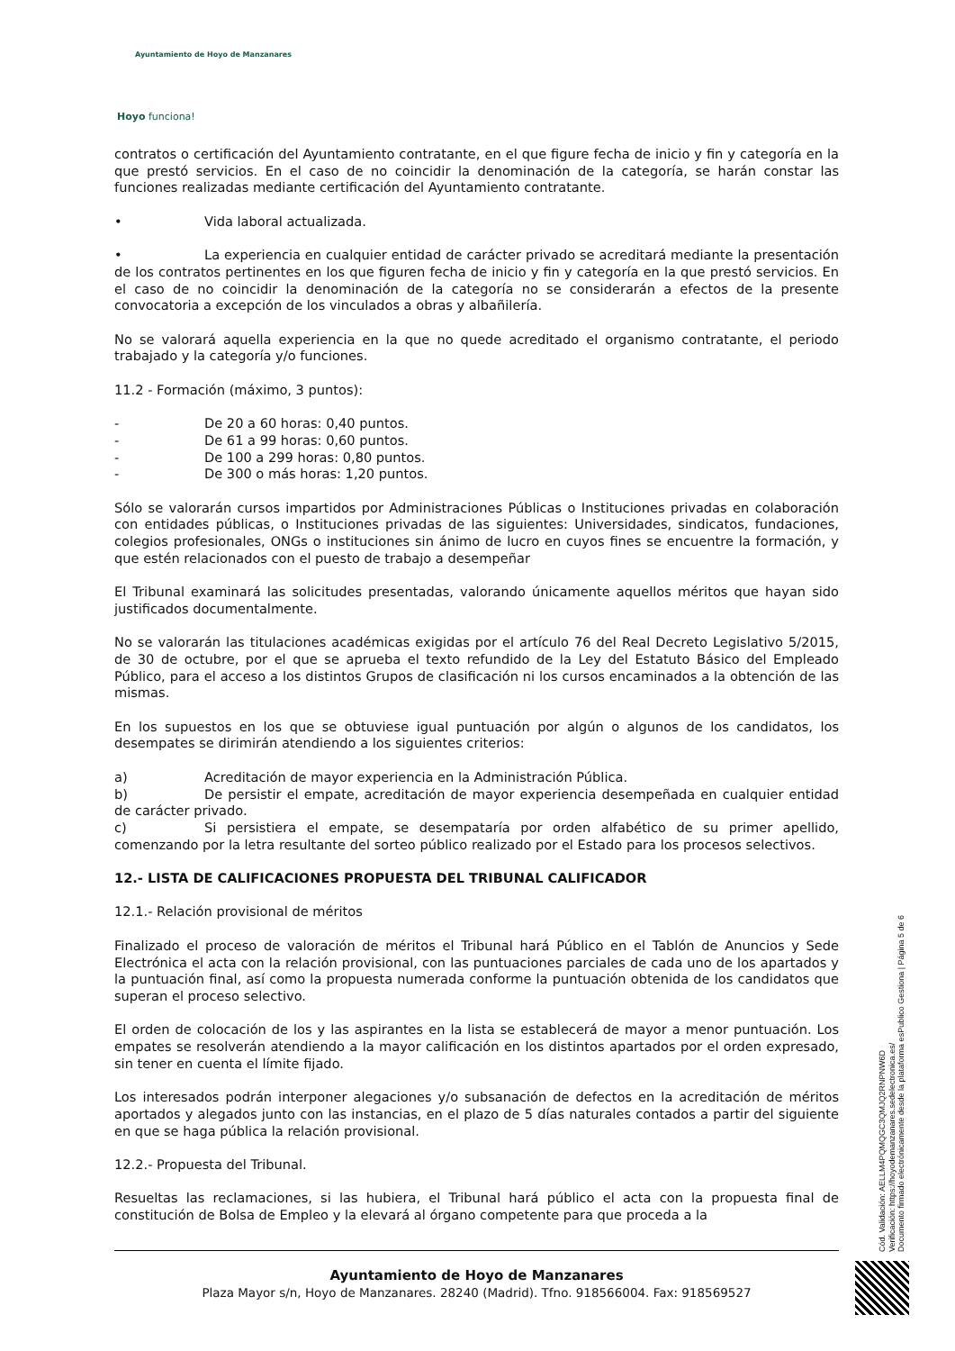Ayuntamiento de Hoyo de Manzanares
Hoyo funciona!
contratos o certificación del Ayuntamiento contratante, en el que figure fecha de inicio y fin y categoría en la que prestó servicios. En el caso de no coincidir la denominación de la categoría, se harán constar las funciones realizadas mediante certificación del Ayuntamiento contratante.
• Vida laboral actualizada.
• La experiencia en cualquier entidad de carácter privado se acreditará mediante la presentación de los contratos pertinentes en los que figuren fecha de inicio y fin y categoría en la que prestó servicios. En el caso de no coincidir la denominación de la categoría no se considerarán a efectos de la presente convocatoria a excepción de los vinculados a obras y albañilería.
No se valorará aquella experiencia en la que no quede acreditado el organismo contratante, el periodo trabajado y la categoría y/o funciones.
11.2 - Formación (máximo, 3 puntos):
- De 20 a 60 horas: 0,40 puntos.
- De 61 a 99 horas: 0,60 puntos.
- De 100 a 299 horas: 0,80 puntos.
- De 300 o más horas: 1,20 puntos.
Sólo se valorarán cursos impartidos por Administraciones Públicas o Instituciones privadas en colaboración con entidades públicas, o Instituciones privadas de las siguientes: Universidades, sindicatos, fundaciones, colegios profesionales, ONGs o instituciones sin ánimo de lucro en cuyos fines se encuentre la formación, y que estén relacionados con el puesto de trabajo a desempeñar
El Tribunal examinará las solicitudes presentadas, valorando únicamente aquellos méritos que hayan sido justificados documentalmente.
No se valorarán las titulaciones académicas exigidas por el artículo 76 del Real Decreto Legislativo 5/2015, de 30 de octubre, por el que se aprueba el texto refundido de la Ley del Estatuto Básico del Empleado Público, para el acceso a los distintos Grupos de clasificación ni los cursos encaminados a la obtención de las mismas.
En los supuestos en los que se obtuviese igual puntuación por algún o algunos de los candidatos, los desempates se dirimirán atendiendo a los siguientes criterios:
a) Acreditación de mayor experiencia en la Administración Pública.
b) De persistir el empate, acreditación de mayor experiencia desempeñada en cualquier entidad de carácter privado.
c) Si persistiera el empate, se desempataría por orden alfabético de su primer apellido, comenzando por la letra resultante del sorteo público realizado por el Estado para los procesos selectivos.
12.- LISTA DE CALIFICACIONES PROPUESTA DEL TRIBUNAL CALIFICADOR
12.1.- Relación provisional de méritos
Finalizado el proceso de valoración de méritos el Tribunal hará Público en el Tablón de Anuncios y Sede Electrónica el acta con la relación provisional, con las puntuaciones parciales de cada uno de los apartados y la puntuación final, así como la propuesta numerada conforme la puntuación obtenida de los candidatos que superan el proceso selectivo.
El orden de colocación de los y las aspirantes en la lista se establecerá de mayor a menor puntuación. Los empates se resolverán atendiendo a la mayor calificación en los distintos apartados por el orden expresado, sin tener en cuenta el límite fijado.
Los interesados podrán interponer alegaciones y/o subsanación de defectos en la acreditación de méritos aportados y alegados junto con las instancias, en el plazo de 5 días naturales contados a partir del siguiente en que se haga pública la relación provisional.
12.2.- Propuesta del Tribunal.
Resueltas las reclamaciones, si las hubiera, el Tribunal hará público el acta con la propuesta final de constitución de Bolsa de Empleo y la elevará al órgano competente para que proceda a la
Ayuntamiento de Hoyo de Manzanares
Plaza Mayor s/n, Hoyo de Manzanares. 28240 (Madrid). Tfno. 918566004. Fax: 918569527
Cód. Validación: AELLM4PQMQGC3QMJQ2RNPNW6D
Verificación: https://hoyodemanzanares.sedelectronica.es/
Documento firmado electrónicamente desde la plataforma esPublico Gestiona | Página 5 de 6